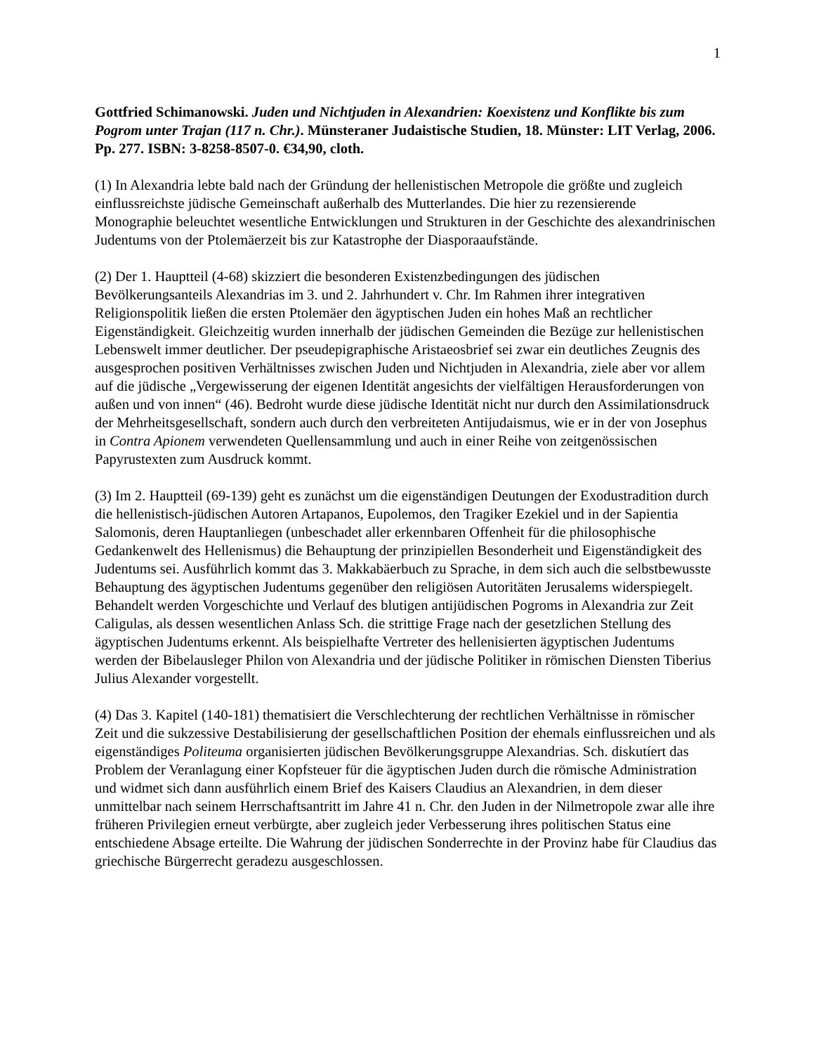1
Gottfried Schimanowski. Juden und Nichtjuden in Alexandrien: Koexistenz und Konflikte bis zum Pogrom unter Trajan (117 n. Chr.). Münsteraner Judaistische Studien, 18. Münster: LIT Verlag, 2006. Pp. 277. ISBN: 3-8258-8507-0. €34,90, cloth.
(1) In Alexandria lebte bald nach der Gründung der hellenistischen Metropole die größte und zugleich einflussreichste jüdische Gemeinschaft außerhalb des Mutterlandes. Die hier zu rezensierende Monographie beleuchtet wesentliche Entwicklungen und Strukturen in der Geschichte des alexandrinischen Judentums von der Ptolemäerzeit bis zur Katastrophe der Diasporaaufstände.
(2) Der 1. Hauptteil (4-68) skizziert die besonderen Existenzbedingungen des jüdischen Bevölkerungsanteils Alexandrias im 3. und 2. Jahrhundert v. Chr. Im Rahmen ihrer integrativen Religionspolitik ließen die ersten Ptolemäer den ägyptischen Juden ein hohes Maß an rechtlicher Eigenständigkeit. Gleichzeitig wurden innerhalb der jüdischen Gemeinden die Bezüge zur hellenistischen Lebenswelt immer deutlicher. Der pseudepigraphische Aristaeosbrief sei zwar ein deutliches Zeugnis des ausgesprochen positiven Verhältnisses zwischen Juden und Nichtjuden in Alexandria, ziele aber vor allem auf die jüdische „Vergewisserung der eigenen Identität angesichts der vielfältigen Herausforderungen von außen und von innen“ (46). Bedroht wurde diese jüdische Identität nicht nur durch den Assimilationsdruck der Mehrheitsgesellschaft, sondern auch durch den verbreiteten Antijudaismus, wie er in der von Josephus in Contra Apionem verwendeten Quellensammlung und auch in einer Reihe von zeitgenössischen Papyrustexten zum Ausdruck kommt.
(3) Im 2. Hauptteil (69-139) geht es zunächst um die eigenständigen Deutungen der Exodustradition durch die hellenistisch-jüdischen Autoren Artapanos, Eupolemos, den Tragiker Ezekiel und in der Sapientia Salomonis, deren Hauptanliegen (unbeschadet aller erkennbaren Offenheit für die philosophische Gedankenwelt des Hellenismus) die Behauptung der prinzipiellen Besonderheit und Eigenständigkeit des Judentums sei. Ausführlich kommt das 3. Makkabäerbuch zu Sprache, in dem sich auch die selbstbewusste Behauptung des ägyptischen Judentums gegenüber den religiösen Autoritäten Jerusalems widerspiegelt. Behandelt werden Vorgeschichte und Verlauf des blutigen antijüdischen Pogroms in Alexandria zur Zeit Caligulas, als dessen wesentlichen Anlass Sch. die strittige Frage nach der gesetzlichen Stellung des ägyptischen Judentums erkennt. Als beispielhafte Vertreter des hellenisierten ägyptischen Judentums werden der Bibelausleger Philon von Alexandria und der jüdische Politiker in römischen Diensten Tiberius Julius Alexander vorgestellt.
(4) Das 3. Kapitel (140-181) thematisiert die Verschlechterung der rechtlichen Verhältnisse in römischer Zeit und die sukzessive Destabilisierung der gesellschaftlichen Position der ehemals einflussreichen und als eigenständiges Politeuma organisierten jüdischen Bevölkerungsgruppe Alexandrias. Sch. diskutíert das Problem der Veranlagung einer Kopfsteuer für die ägyptischen Juden durch die römische Administration und widmet sich dann ausführlich einem Brief des Kaisers Claudius an Alexandrien, in dem dieser unmittelbar nach seinem Herrschaftsantritt im Jahre 41 n. Chr. den Juden in der Nilmetropole zwar alle ihre früheren Privilegien erneut verbürgte, aber zugleich jeder Verbesserung ihres politischen Status eine entschiedene Absage erteilte. Die Wahrung der jüdischen Sonderrechte in der Provinz habe für Claudius das griechische Bürgerrecht geradezu ausgeschlossen.